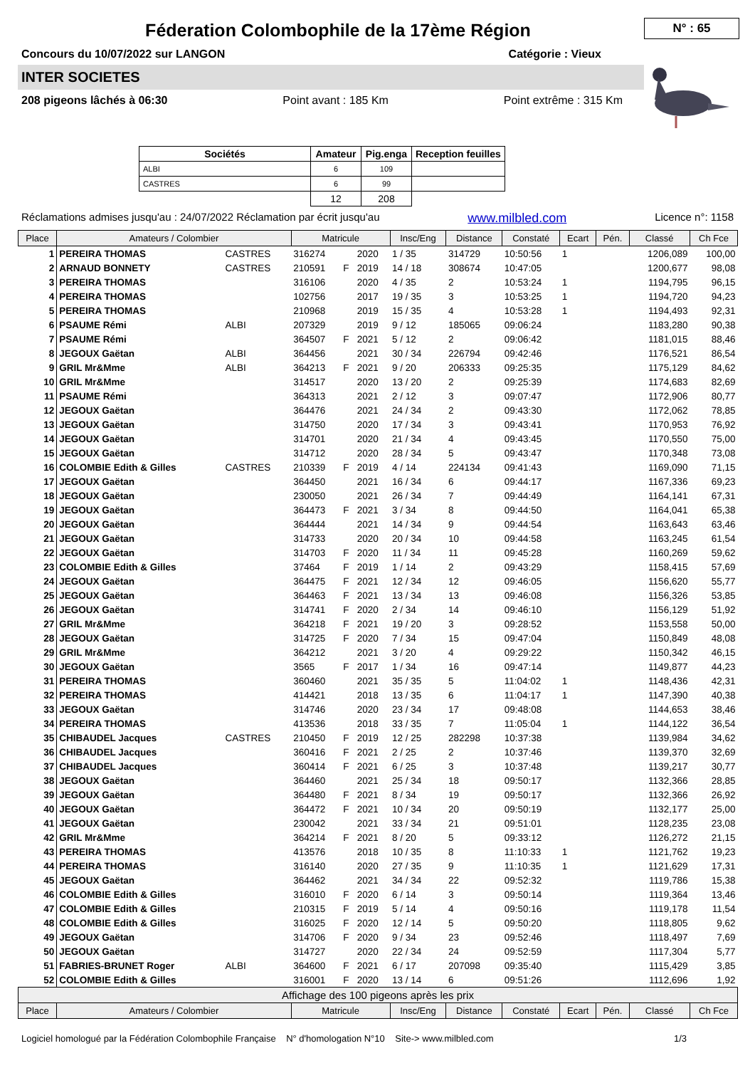N° : 65
Féderation Colombophile de la 17ème Région
Concours du 10/07/2022 sur LANGON Catégorie : Vieux
INTER SOCIETES
208 pigeons lâchés à 06:30 Point avant : 185 Km Point extrême : 315 Km
| Sociétés | Amateur | Pig.enga | Reception feuilles |
| --- | --- | --- | --- |
| ALBI | 6 | 109 | |
| CASTRES | 6 | 99 | |
| | 12 | 208 | |
Réclamations admises jusqu'au : 24/07/2022 Réclamation par écrit jusqu'au www.milbled.com Licence n°: 1158
| Place | Amateurs / Colombier | | Matricule | | | Insc/Eng | Distance | Constaté | Ecart | Pén. | Classé | Ch Fce |
| --- | --- | --- | --- | --- | --- | --- | --- | --- | --- | --- | --- | --- |
| 1 | PEREIRA THOMAS | CASTRES | 316274 | | 2020 | 1 / 35 | 314729 | 10:50:56 | 1 | | 1206,089 | 100,00 |
| 2 | ARNAUD BONNETY | CASTRES | 210591 | F | 2019 | 14 / 18 | 308674 | 10:47:05 | | | 1200,677 | 98,08 |
| 3 | PEREIRA THOMAS | | 316106 | | 2020 | 4 / 35 | 2 | 10:53:24 | 1 | | 1194,795 | 96,15 |
| 4 | PEREIRA THOMAS | | 102756 | | 2017 | 19 / 35 | 3 | 10:53:25 | 1 | | 1194,720 | 94,23 |
| 5 | PEREIRA THOMAS | | 210968 | | 2019 | 15 / 35 | 4 | 10:53:28 | 1 | | 1194,493 | 92,31 |
| 6 | PSAUME Rémi | ALBI | 207329 | | 2019 | 9 / 12 | 185065 | 09:06:24 | | | 1183,280 | 90,38 |
| 7 | PSAUME Rémi | | 364507 | F | 2021 | 5 / 12 | 2 | 09:06:42 | | | 1181,015 | 88,46 |
| 8 | JEGOUX Gaëtan | ALBI | 364456 | | 2021 | 30 / 34 | 226794 | 09:42:46 | | | 1176,521 | 86,54 |
| 9 | GRIL Mr&Mme | ALBI | 364213 | F | 2021 | 9 / 20 | 206333 | 09:25:35 | | | 1175,129 | 84,62 |
| 10 | GRIL Mr&Mme | | 314517 | | 2020 | 13 / 20 | 2 | 09:25:39 | | | 1174,683 | 82,69 |
| 11 | PSAUME Rémi | | 364313 | | 2021 | 2 / 12 | 3 | 09:07:47 | | | 1172,906 | 80,77 |
| 12 | JEGOUX Gaëtan | | 364476 | | 2021 | 24 / 34 | 2 | 09:43:30 | | | 1172,062 | 78,85 |
| 13 | JEGOUX Gaëtan | | 314750 | | 2020 | 17 / 34 | 3 | 09:43:41 | | | 1170,953 | 76,92 |
| 14 | JEGOUX Gaëtan | | 314701 | | 2020 | 21 / 34 | 4 | 09:43:45 | | | 1170,550 | 75,00 |
| 15 | JEGOUX Gaëtan | | 314712 | | 2020 | 28 / 34 | 5 | 09:43:47 | | | 1170,348 | 73,08 |
| 16 | COLOMBIE Edith & Gilles | CASTRES | 210339 | F | 2019 | 4 / 14 | 224134 | 09:41:43 | | | 1169,090 | 71,15 |
| 17 | JEGOUX Gaëtan | | 364450 | | 2021 | 16 / 34 | 6 | 09:44:17 | | | 1167,336 | 69,23 |
| 18 | JEGOUX Gaëtan | | 230050 | | 2021 | 26 / 34 | 7 | 09:44:49 | | | 1164,141 | 67,31 |
| 19 | JEGOUX Gaëtan | | 364473 | F | 2021 | 3 / 34 | 8 | 09:44:50 | | | 1164,041 | 65,38 |
| 20 | JEGOUX Gaëtan | | 364444 | | 2021 | 14 / 34 | 9 | 09:44:54 | | | 1163,643 | 63,46 |
| 21 | JEGOUX Gaëtan | | 314733 | | 2020 | 20 / 34 | 10 | 09:44:58 | | | 1163,245 | 61,54 |
| 22 | JEGOUX Gaëtan | | 314703 | F | 2020 | 11 / 34 | 11 | 09:45:28 | | | 1160,269 | 59,62 |
| 23 | COLOMBIE Edith & Gilles | | 37464 | F | 2019 | 1 / 14 | 2 | 09:43:29 | | | 1158,415 | 57,69 |
| 24 | JEGOUX Gaëtan | | 364475 | F | 2021 | 12 / 34 | 12 | 09:46:05 | | | 1156,620 | 55,77 |
| 25 | JEGOUX Gaëtan | | 364463 | F | 2021 | 13 / 34 | 13 | 09:46:08 | | | 1156,326 | 53,85 |
| 26 | JEGOUX Gaëtan | | 314741 | F | 2020 | 2 / 34 | 14 | 09:46:10 | | | 1156,129 | 51,92 |
| 27 | GRIL Mr&Mme | | 364218 | F | 2021 | 19 / 20 | 3 | 09:28:52 | | | 1153,558 | 50,00 |
| 28 | JEGOUX Gaëtan | | 314725 | F | 2020 | 7 / 34 | 15 | 09:47:04 | | | 1150,849 | 48,08 |
| 29 | GRIL Mr&Mme | | 364212 | | 2021 | 3 / 20 | 4 | 09:29:22 | | | 1150,342 | 46,15 |
| 30 | JEGOUX Gaëtan | | 3565 | F | 2017 | 1 / 34 | 16 | 09:47:14 | | | 1149,877 | 44,23 |
| 31 | PEREIRA THOMAS | | 360460 | | 2021 | 35 / 35 | 5 | 11:04:02 | 1 | | 1148,436 | 42,31 |
| 32 | PEREIRA THOMAS | | 414421 | | 2018 | 13 / 35 | 6 | 11:04:17 | 1 | | 1147,390 | 40,38 |
| 33 | JEGOUX Gaëtan | | 314746 | | 2020 | 23 / 34 | 17 | 09:48:08 | | | 1144,653 | 38,46 |
| 34 | PEREIRA THOMAS | | 413536 | | 2018 | 33 / 35 | 7 | 11:05:04 | 1 | | 1144,122 | 36,54 |
| 35 | CHIBAUDEL Jacques | CASTRES | 210450 | F | 2019 | 12 / 25 | 282298 | 10:37:38 | | | 1139,984 | 34,62 |
| 36 | CHIBAUDEL Jacques | | 360416 | F | 2021 | 2 / 25 | 2 | 10:37:46 | | | 1139,370 | 32,69 |
| 37 | CHIBAUDEL Jacques | | 360414 | F | 2021 | 6 / 25 | 3 | 10:37:48 | | | 1139,217 | 30,77 |
| 38 | JEGOUX Gaëtan | | 364460 | | 2021 | 25 / 34 | 18 | 09:50:17 | | | 1132,366 | 28,85 |
| 39 | JEGOUX Gaëtan | | 364480 | F | 2021 | 8 / 34 | 19 | 09:50:17 | | | 1132,366 | 26,92 |
| 40 | JEGOUX Gaëtan | | 364472 | F | 2021 | 10 / 34 | 20 | 09:50:19 | | | 1132,177 | 25,00 |
| 41 | JEGOUX Gaëtan | | 230042 | | 2021 | 33 / 34 | 21 | 09:51:01 | | | 1128,235 | 23,08 |
| 42 | GRIL Mr&Mme | | 364214 | F | 2021 | 8 / 20 | 5 | 09:33:12 | | | 1126,272 | 21,15 |
| 43 | PEREIRA THOMAS | | 413576 | | 2018 | 10 / 35 | 8 | 11:10:33 | 1 | | 1121,762 | 19,23 |
| 44 | PEREIRA THOMAS | | 316140 | | 2020 | 27 / 35 | 9 | 11:10:35 | 1 | | 1121,629 | 17,31 |
| 45 | JEGOUX Gaëtan | | 364462 | | 2021 | 34 / 34 | 22 | 09:52:32 | | | 1119,786 | 15,38 |
| 46 | COLOMBIE Edith & Gilles | | 316010 | F | 2020 | 6 / 14 | 3 | 09:50:14 | | | 1119,364 | 13,46 |
| 47 | COLOMBIE Edith & Gilles | | 210315 | F | 2019 | 5 / 14 | 4 | 09:50:16 | | | 1119,178 | 11,54 |
| 48 | COLOMBIE Edith & Gilles | | 316025 | F | 2020 | 12 / 14 | 5 | 09:50:20 | | | 1118,805 | 9,62 |
| 49 | JEGOUX Gaëtan | | 314706 | F | 2020 | 9 / 34 | 23 | 09:52:46 | | | 1118,497 | 7,69 |
| 50 | JEGOUX Gaëtan | | 314727 | | 2020 | 22 / 34 | 24 | 09:52:59 | | | 1117,304 | 5,77 |
| 51 | FABRIES-BRUNET Roger | ALBI | 364600 | F | 2021 | 6 / 17 | 207098 | 09:35:40 | | | 1115,429 | 3,85 |
| 52 | COLOMBIE Edith & Gilles | | 316001 | F | 2020 | 13 / 14 | 6 | 09:51:26 | | | 1112,696 | 1,92 |
| Affichage des 100 pigeons après les prix | | | | | | | | | | | | |
| Place | Amateurs / Colombier | | Matricule | | | Insc/Eng | Distance | Constaté | Ecart | Pén. | Classé | Ch Fce |
Logiciel homologué par la Fédération Colombophile Française N° d'homologation N°10 Site-> www.milbled.com 1/3